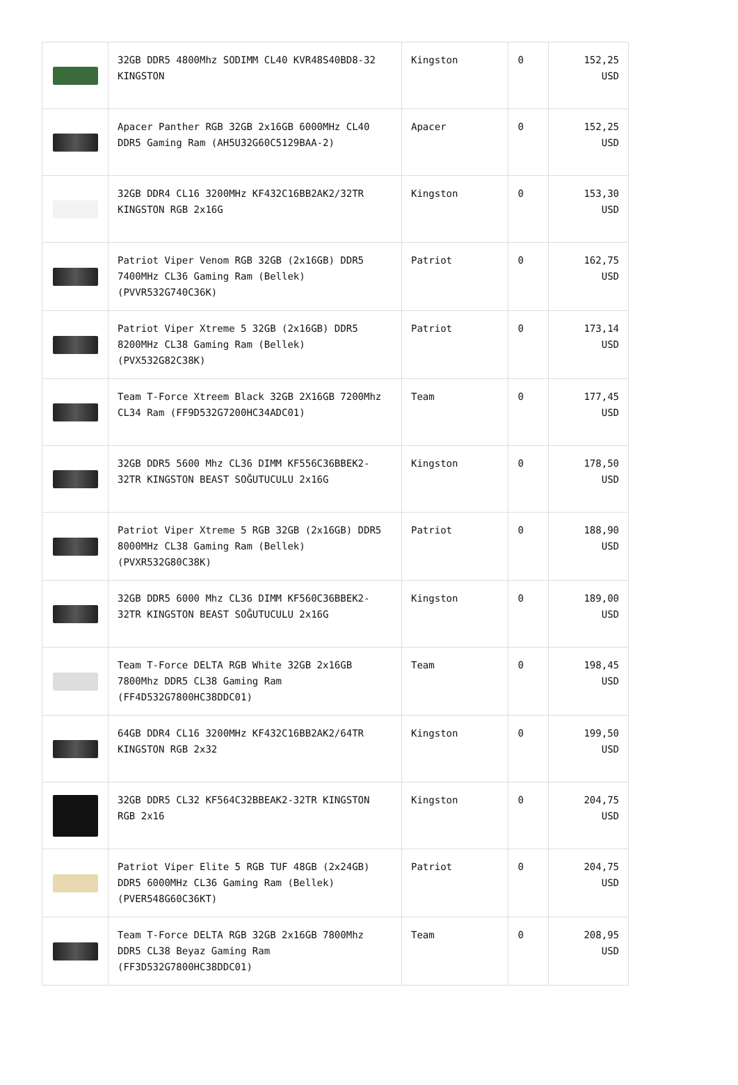| | 32GB DDR5 4800Mhz SODIMM CL40 KVR48S40BD8-32 KINGSTON | Kingston | 0 | 152,25 USD |
| | Apacer Panther RGB 32GB 2x16GB 6000MHz CL40 DDR5 Gaming Ram (AH5U32G60C5129BAA-2) | Apacer | 0 | 152,25 USD |
| | 32GB DDR4 CL16 3200MHz KF432C16BB2AK2/32TR KINGSTON RGB 2x16G | Kingston | 0 | 153,30 USD |
| | Patriot Viper Venom RGB 32GB (2x16GB) DDR5 7400MHz CL36 Gaming Ram (Bellek) (PVVR532G740C36K) | Patriot | 0 | 162,75 USD |
| | Patriot Viper Xtreme 5 32GB (2x16GB) DDR5 8200MHz CL38 Gaming Ram (Bellek) (PVX532G82C38K) | Patriot | 0 | 173,14 USD |
| | Team T-Force Xtreem Black 32GB 2X16GB 7200Mhz CL34 Ram (FF9D532G7200HC34ADC01) | Team | 0 | 177,45 USD |
| | 32GB DDR5 5600 Mhz CL36 DIMM KF556C36BBEK2-32TR KINGSTON BEAST SOĞUTUCULU 2x16G | Kingston | 0 | 178,50 USD |
| | Patriot Viper Xtreme 5 RGB 32GB (2x16GB) DDR5 8000MHz CL38 Gaming Ram (Bellek) (PVXR532G80C38K) | Patriot | 0 | 188,90 USD |
| | 32GB DDR5 6000 Mhz CL36 DIMM KF560C36BBEK2-32TR KINGSTON BEAST SOĞUTUCULU 2x16G | Kingston | 0 | 189,00 USD |
| | Team T-Force DELTA RGB White 32GB 2x16GB 7800Mhz DDR5 CL38 Gaming Ram (FF4D532G7800HC38DDC01) | Team | 0 | 198,45 USD |
| | 64GB DDR4 CL16 3200MHz KF432C16BB2AK2/64TR KINGSTON RGB 2x32 | Kingston | 0 | 199,50 USD |
| | 32GB DDR5 CL32 KF564C32BBEAK2-32TR KINGSTON RGB 2x16 | Kingston | 0 | 204,75 USD |
| | Patriot Viper Elite 5 RGB TUF 48GB (2x24GB) DDR5 6000MHz CL36 Gaming Ram (Bellek) (PVER548G60C36KT) | Patriot | 0 | 204,75 USD |
| | Team T-Force DELTA RGB 32GB 2x16GB 7800Mhz DDR5 CL38 Beyaz Gaming Ram (FF3D532G7800HC38DDC01) | Team | 0 | 208,95 USD |